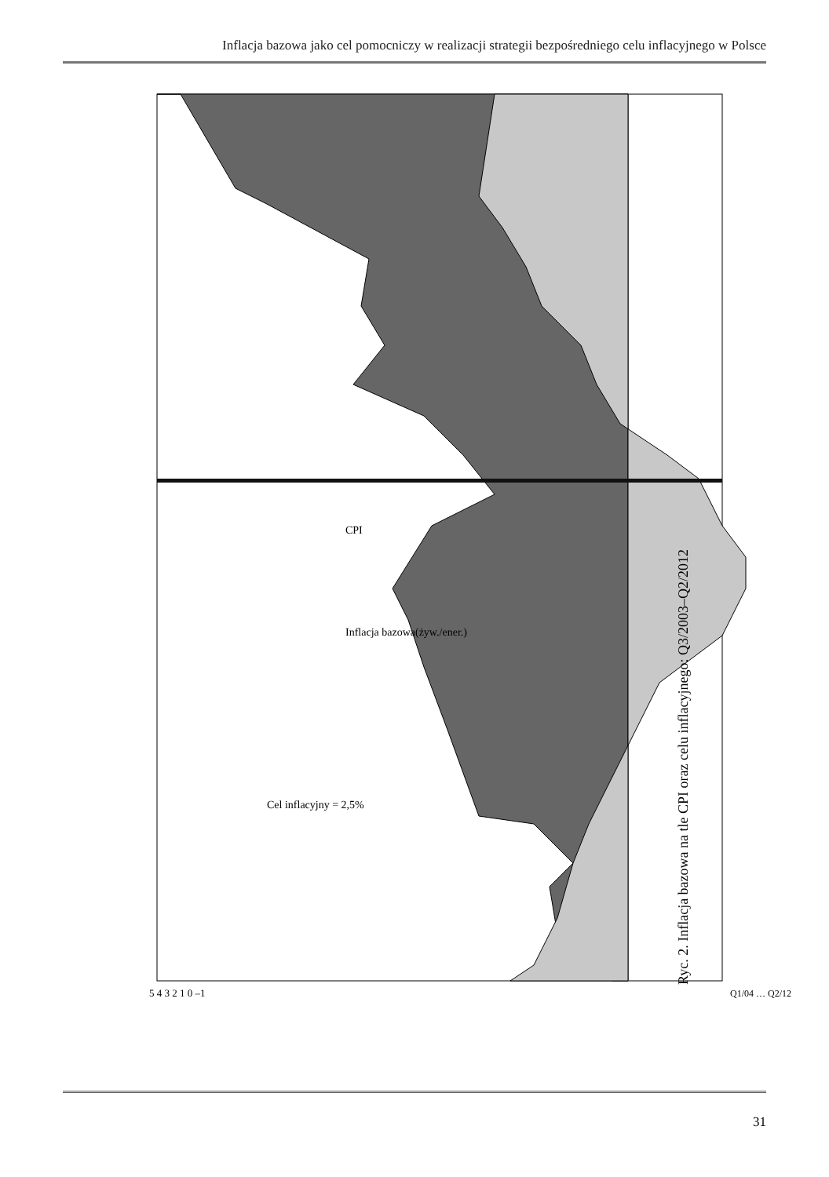Inflacja bazowa jako cel pomocniczy w realizacji strategii bezpośredniego celu inflacyjnego w Polsce
CPI
Inflacja bazowa(żyw./ener.)
Cel inflacyjny = 2,5%
5 4 3 2 1 0 –1
Q1/04 … Q2/12
Ryc. 2. Inflacja bazowa na tle CPI oraz celu inflacyjnego: Q3/2003–Q2/2012
31